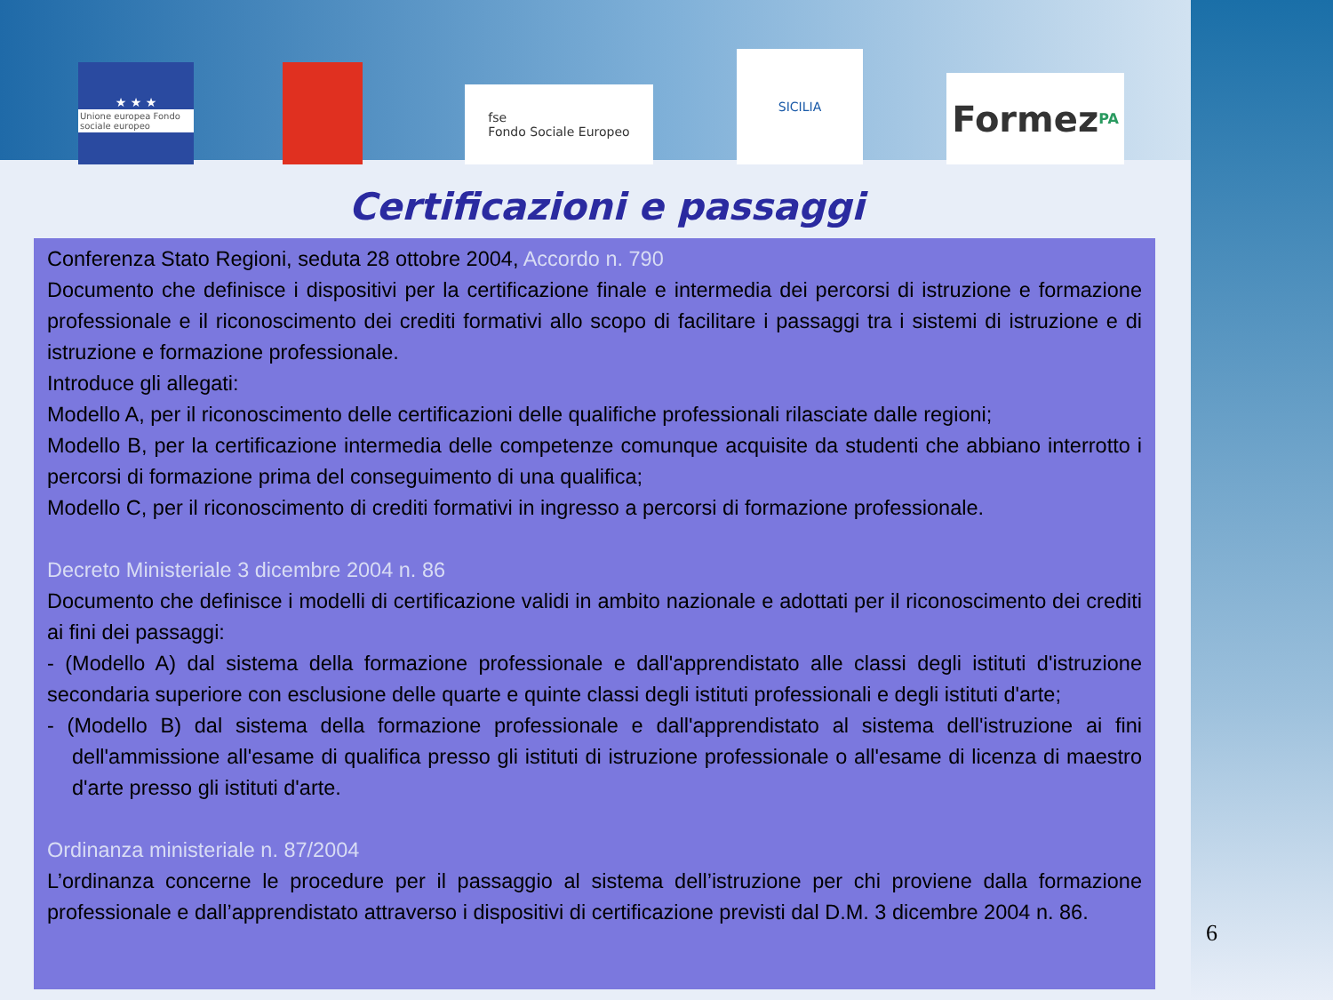★ ★ ★
Unione europea Fondo sociale europeo
fse
Fondo Sociale Europeo
SICILIA
Formez PA
Certificazioni e passaggi
Conferenza Stato Regioni, seduta 28 ottobre 2004, Accordo n. 790
Documento che definisce i dispositivi per la certificazione finale e intermedia dei percorsi di istruzione e formazione professionale e il riconoscimento dei crediti formativi allo scopo di facilitare i passaggi tra i sistemi di istruzione e di istruzione e formazione professionale.
Introduce gli allegati:
Modello A, per il riconoscimento delle certificazioni delle qualifiche professionali rilasciate dalle regioni;
Modello B, per la certificazione intermedia delle competenze comunque acquisite da studenti che abbiano interrotto i percorsi di formazione prima del conseguimento di una qualifica;
Modello C, per il riconoscimento di crediti formativi in ingresso a percorsi di formazione professionale.
Decreto Ministeriale 3 dicembre 2004 n. 86
Documento che definisce i modelli di certificazione validi in ambito nazionale e adottati per il riconoscimento dei crediti ai fini dei passaggi:
- (Modello A) dal sistema della formazione professionale e dall'apprendistato alle classi degli istituti d'istruzione secondaria superiore con esclusione delle quarte e quinte classi degli istituti professionali e degli istituti d'arte;
- (Modello B) dal sistema della formazione professionale e dall'apprendistato al sistema dell'istruzione ai fini dell'ammissione all'esame di qualifica presso gli istituti di istruzione professionale o all'esame di licenza di maestro d'arte presso gli istituti d'arte.
Ordinanza ministeriale n. 87/2004
L’ordinanza concerne le procedure per il passaggio al sistema dell’istruzione per chi proviene dalla formazione professionale e dall’apprendistato attraverso i dispositivi di certificazione previsti dal D.M. 3 dicembre 2004 n. 86.
6